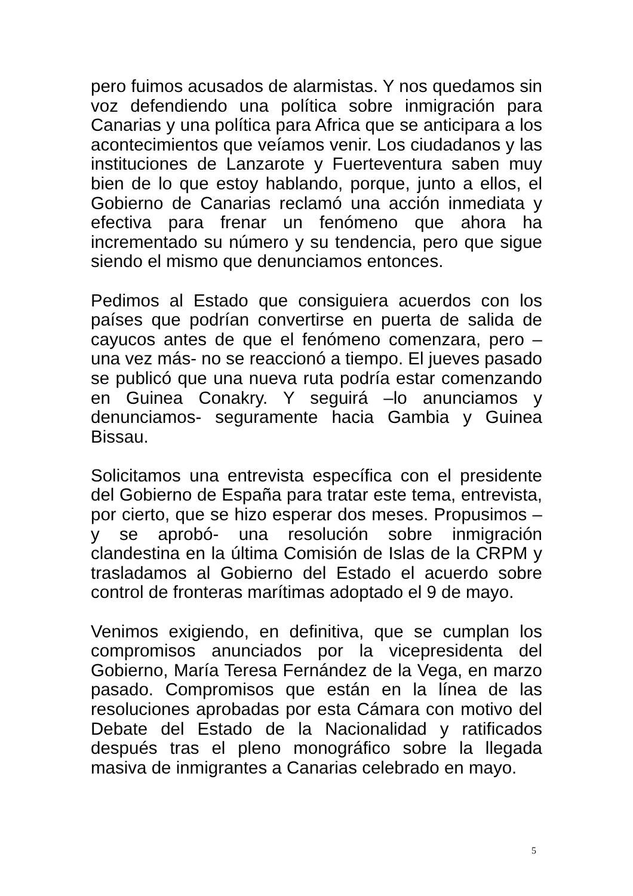pero fuimos acusados de alarmistas. Y nos quedamos sin voz defendiendo una política sobre inmigración para Canarias y una política para Africa que se anticipara a los acontecimientos que veíamos venir. Los ciudadanos y las instituciones de Lanzarote y Fuerteventura saben muy bien de lo que estoy hablando, porque, junto a ellos, el Gobierno de Canarias reclamó una acción inmediata y efectiva para frenar un fenómeno que ahora ha incrementado su número y su tendencia, pero que sigue siendo el mismo que denunciamos entonces.
Pedimos al Estado que consiguiera acuerdos con los países que podrían convertirse en puerta de salida de cayucos antes de que el fenómeno comenzara, pero –una vez más- no se reaccionó a tiempo. El jueves pasado se publicó que una nueva ruta podría estar comenzando en Guinea Conakry. Y seguirá –lo anunciamos y denunciamos- seguramente hacia Gambia y Guinea Bissau.
Solicitamos una entrevista específica con el presidente del Gobierno de España para tratar este tema, entrevista, por cierto, que se hizo esperar dos meses. Propusimos –y se aprobó- una resolución sobre inmigración clandestina en la última Comisión de Islas de la CRPM y trasladamos al Gobierno del Estado el acuerdo sobre control de fronteras marítimas adoptado el 9 de mayo.
Venimos exigiendo, en definitiva, que se cumplan los compromisos anunciados por la vicepresidenta del Gobierno, María Teresa Fernández de la Vega, en marzo pasado. Compromisos que están en la línea de las resoluciones aprobadas por esta Cámara con motivo del Debate del Estado de la Nacionalidad y ratificados después tras el pleno monográfico sobre la llegada masiva de inmigrantes a Canarias celebrado en mayo.
5